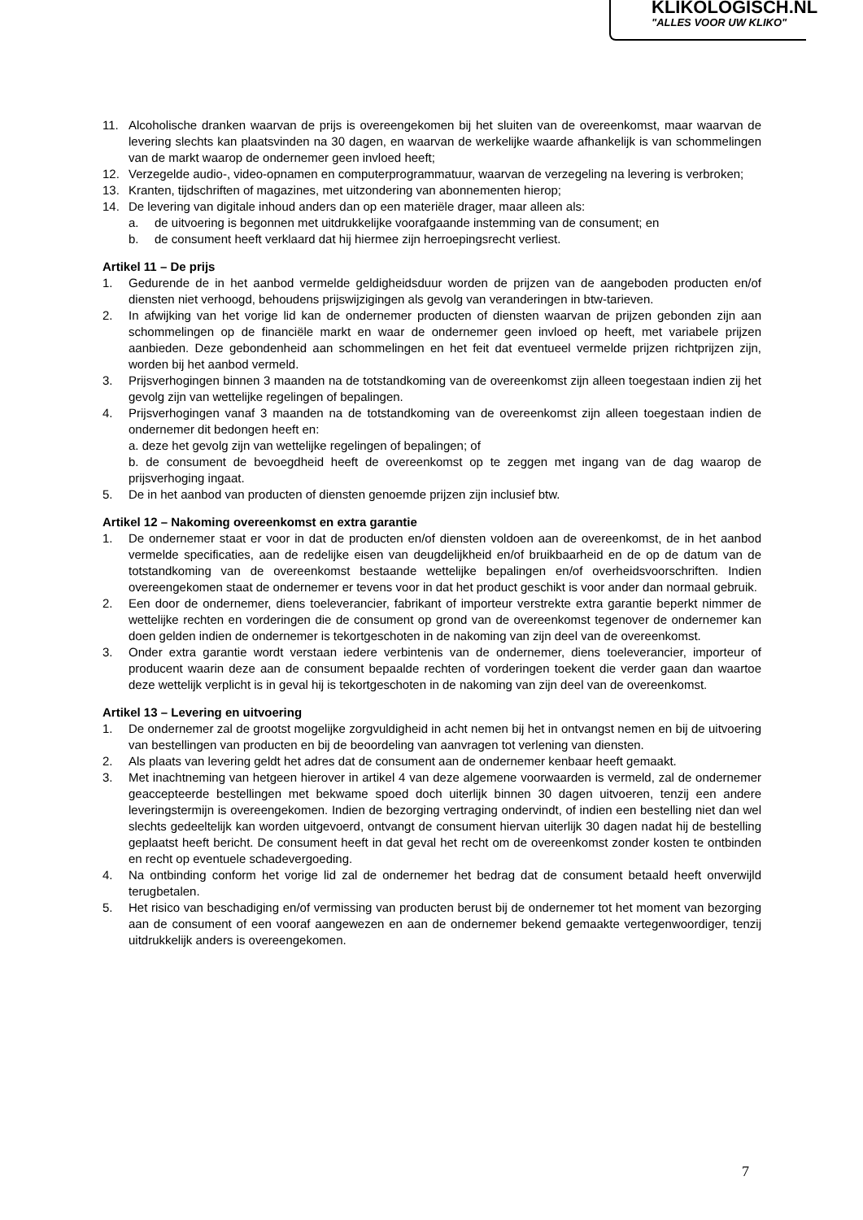KLIKOLOGISCH.NL
"ALLES VOOR UW KLIKO"
11. Alcoholische dranken waarvan de prijs is overeengekomen bij het sluiten van de overeenkomst, maar waarvan de levering slechts kan plaatsvinden na 30 dagen, en waarvan de werkelijke waarde afhankelijk is van schommelingen van de markt waarop de ondernemer geen invloed heeft;
12. Verzegelde audio-, video-opnamen en computerprogrammatuur, waarvan de verzegeling na levering is verbroken;
13. Kranten, tijdschriften of magazines, met uitzondering van abonnementen hierop;
14. De levering van digitale inhoud anders dan op een materiële drager, maar alleen als:
a. de uitvoering is begonnen met uitdrukkelijke voorafgaande instemming van de consument; en
b. de consument heeft verklaard dat hij hiermee zijn herroepingsrecht verliest.
Artikel 11 – De prijs
1. Gedurende de in het aanbod vermelde geldigheidsduur worden de prijzen van de aangeboden producten en/of diensten niet verhoogd, behoudens prijswijzigingen als gevolg van veranderingen in btw-tarieven.
2. In afwijking van het vorige lid kan de ondernemer producten of diensten waarvan de prijzen gebonden zijn aan schommelingen op de financiële markt en waar de ondernemer geen invloed op heeft, met variabele prijzen aanbieden. Deze gebondenheid aan schommelingen en het feit dat eventueel vermelde prijzen richtprijzen zijn, worden bij het aanbod vermeld.
3. Prijsverhogingen binnen 3 maanden na de totstandkoming van de overeenkomst zijn alleen toegestaan indien zij het gevolg zijn van wettelijke regelingen of bepalingen.
4. Prijsverhogingen vanaf 3 maanden na de totstandkoming van de overeenkomst zijn alleen toegestaan indien de ondernemer dit bedongen heeft en:
a. deze het gevolg zijn van wettelijke regelingen of bepalingen; of
b. de consument de bevoegdheid heeft de overeenkomst op te zeggen met ingang van de dag waarop de prijsverhoging ingaat.
5. De in het aanbod van producten of diensten genoemde prijzen zijn inclusief btw.
Artikel 12 – Nakoming overeenkomst en extra garantie
1. De ondernemer staat er voor in dat de producten en/of diensten voldoen aan de overeenkomst, de in het aanbod vermelde specificaties, aan de redelijke eisen van deugdelijkheid en/of bruikbaarheid en de op de datum van de totstandkoming van de overeenkomst bestaande wettelijke bepalingen en/of overheidsvoorschriften. Indien overeengekomen staat de ondernemer er tevens voor in dat het product geschikt is voor ander dan normaal gebruik.
2. Een door de ondernemer, diens toeleverancier, fabrikant of importeur verstrekte extra garantie beperkt nimmer de wettelijke rechten en vorderingen die de consument op grond van de overeenkomst tegenover de ondernemer kan doen gelden indien de ondernemer is tekortgeschoten in de nakoming van zijn deel van de overeenkomst.
3. Onder extra garantie wordt verstaan iedere verbintenis van de ondernemer, diens toeleverancier, importeur of producent waarin deze aan de consument bepaalde rechten of vorderingen toekent die verder gaan dan waartoe deze wettelijk verplicht is in geval hij is tekortgeschoten in de nakoming van zijn deel van de overeenkomst.
Artikel 13 – Levering en uitvoering
1. De ondernemer zal de grootst mogelijke zorgvuldigheid in acht nemen bij het in ontvangst nemen en bij de uitvoering van bestellingen van producten en bij de beoordeling van aanvragen tot verlening van diensten.
2. Als plaats van levering geldt het adres dat de consument aan de ondernemer kenbaar heeft gemaakt.
3. Met inachtneming van hetgeen hierover in artikel 4 van deze algemene voorwaarden is vermeld, zal de ondernemer geaccepteerde bestellingen met bekwame spoed doch uiterlijk binnen 30 dagen uitvoeren, tenzij een andere leveringstermijn is overeengekomen. Indien de bezorging vertraging ondervindt, of indien een bestelling niet dan wel slechts gedeeltelijk kan worden uitgevoerd, ontvangt de consument hiervan uiterlijk 30 dagen nadat hij de bestelling geplaatst heeft bericht. De consument heeft in dat geval het recht om de overeenkomst zonder kosten te ontbinden en recht op eventuele schadevergoeding.
4. Na ontbinding conform het vorige lid zal de ondernemer het bedrag dat de consument betaald heeft onverwijld terugbetalen.
5. Het risico van beschadiging en/of vermissing van producten berust bij de ondernemer tot het moment van bezorging aan de consument of een vooraf aangewezen en aan de ondernemer bekend gemaakte vertegenwoordiger, tenzij uitdrukkelijk anders is overeengekomen.
7